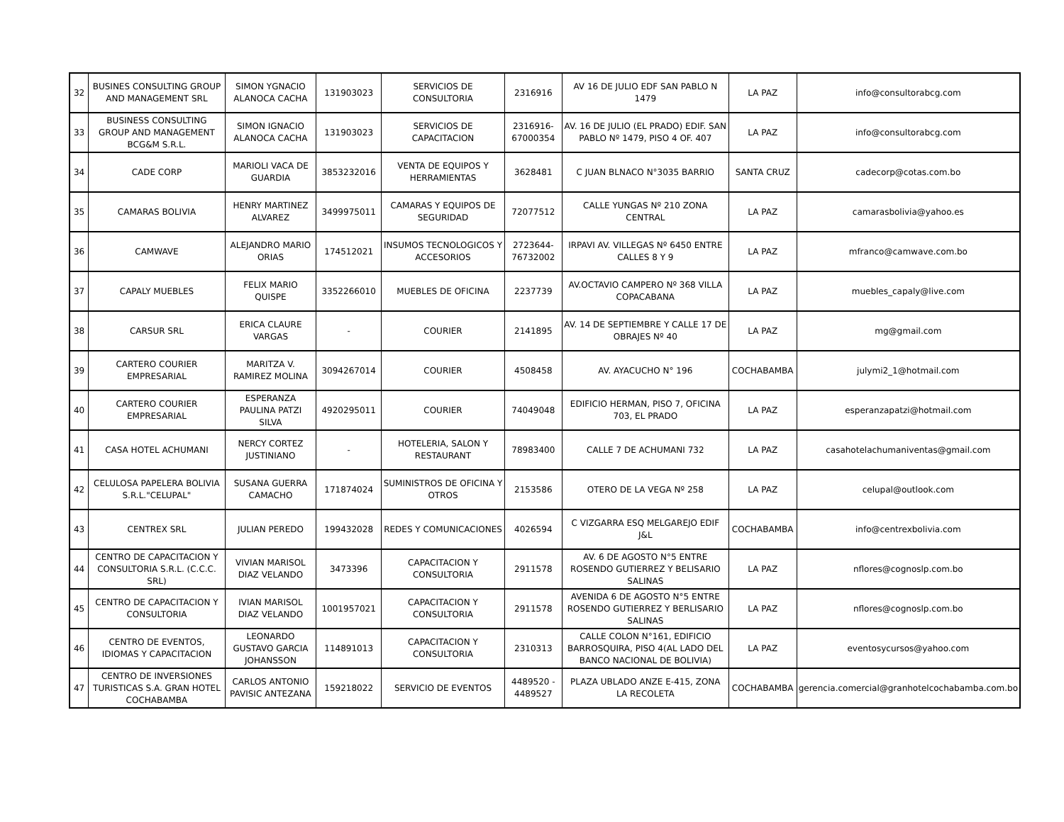| 32 | BUSINES CONSULTING GROUP AND MANAGEMENT SRL | SIMON YGNACIO ALANOCA CACHA | 131903023 | SERVICIOS DE CONSULTORIA | 2316916 | AV 16 DE JULIO EDF SAN PABLO N 1479 | LA PAZ | info@consultorabcg.com |
| 33 | BUSINESS CONSULTING GROUP AND MANAGEMENT BCG&M S.R.L. | SIMON IGNACIO ALANOCA CACHA | 131903023 | SERVICIOS DE CAPACITACION | 2316916-67000354 | AV. 16 DE JULIO (EL PRADO) EDIF. SAN PABLO Nº 1479, PISO 4 OF. 407 | LA PAZ | info@consultorabcg.com |
| 34 | CADE CORP | MARIOLI VACA DE GUARDIA | 3853232016 | VENTA DE EQUIPOS Y HERRAMIENTAS | 3628481 | C JUAN BLNACO N°3035 BARRIO | SANTA CRUZ | cadecorp@cotas.com.bo |
| 35 | CAMARAS BOLIVIA | HENRY MARTINEZ ALVAREZ | 3499975011 | CAMARAS Y EQUIPOS DE SEGURIDAD | 72077512 | CALLE YUNGAS Nº 210 ZONA CENTRAL | LA PAZ | camarasbolivia@yahoo.es |
| 36 | CAMWAVE | ALEJANDRO MARIO ORIAS | 174512021 | INSUMOS TECNOLOGICOS Y ACCESORIOS | 2723644-76732002 | IRPAVI AV. VILLEGAS Nº 6450 ENTRE CALLES 8 Y 9 | LA PAZ | mfranco@camwave.com.bo |
| 37 | CAPALY MUEBLES | FELIX MARIO QUISPE | 3352266010 | MUEBLES DE OFICINA | 2237739 | AV.OCTAVIO CAMPERO Nº 368 VILLA COPACABANA | LA PAZ | muebles_capaly@live.com |
| 38 | CARSUR SRL | ERICA CLAURE VARGAS | - | COURIER | 2141895 | AV. 14 DE SEPTIEMBRE Y CALLE 17 DE OBRAJES Nº 40 | LA PAZ | mg@gmail.com |
| 39 | CARTERO COURIER EMPRESARIAL | MARITZA V. RAMIREZ MOLINA | 3094267014 | COURIER | 4508458 | AV. AYACUCHO N° 196 | COCHABAMBA | julymi2_1@hotmail.com |
| 40 | CARTERO COURIER EMPRESARIAL | ESPERANZA PAULINA PATZI SILVA | 4920295011 | COURIER | 74049048 | EDIFICIO HERMAN, PISO 7, OFICINA 703, EL PRADO | LA PAZ | esperanzapatzi@hotmail.com |
| 41 | CASA HOTEL ACHUMANI | NERCY CORTEZ JUSTINIANO | - | HOTELERIA, SALON Y RESTAURANT | 78983400 | CALLE 7 DE ACHUMANI 732 | LA PAZ | casahotelachumaniventas@gmail.com |
| 42 | CELULOSA PAPELERA BOLIVIA S.R.L."CELUPAL" | SUSANA GUERRA CAMACHO | 171874024 | SUMINISTROS DE OFICINA Y OTROS | 2153586 | OTERO DE LA VEGA Nº 258 | LA PAZ | celupal@outlook.com |
| 43 | CENTREX SRL | JULIAN PEREDO | 199432028 | REDES Y COMUNICACIONES | 4026594 | C VIZGARRA ESQ MELGAREJO EDIF J&L | COCHABAMBA | info@centrexbolivia.com |
| 44 | CENTRO DE CAPACITACION Y CONSULTORIA S.R.L. (C.C.C. SRL) | VIVIAN MARISOL DIAZ VELANDO | 3473396 | CAPACITACION Y CONSULTORIA | 2911578 | AV. 6 DE AGOSTO N°5 ENTRE ROSENDO GUTIERREZ Y BELISARIO SALINAS | LA PAZ | nflores@cognoslp.com.bo |
| 45 | CENTRO DE CAPACITACION Y CONSULTORIA | IVIAN MARISOL DIAZ VELANDO | 1001957021 | CAPACITACION Y CONSULTORIA | 2911578 | AVENIDA 6 DE AGOSTO N°5 ENTRE ROSENDO GUTIERREZ Y BERLISARIO SALINAS | LA PAZ | nflores@cognoslp.com.bo |
| 46 | CENTRO DE EVENTOS, IDIOMAS Y CAPACITACION | LEONARDO GUSTAVO GARCIA JOHANSSON | 114891013 | CAPACITACION Y CONSULTORIA | 2310313 | CALLE COLON N°161, EDIFICIO BARROSQUIRA, PISO 4(AL LADO DEL BANCO NACIONAL DE BOLIVIA) | LA PAZ | eventosycursos@yahoo.com |
| 47 | CENTRO DE INVERSIONES TURISTICAS S.A. GRAN HOTEL COCHABAMBA | CARLOS ANTONIO PAVISIC ANTEZANA | 159218022 | SERVICIO DE EVENTOS | 4489520 - 4489527 | PLAZA UBLADO ANZE E-415, ZONA LA RECOLETA | COCHABAMBA | gerencia.comercial@granhotelcochabamba.com.bo |